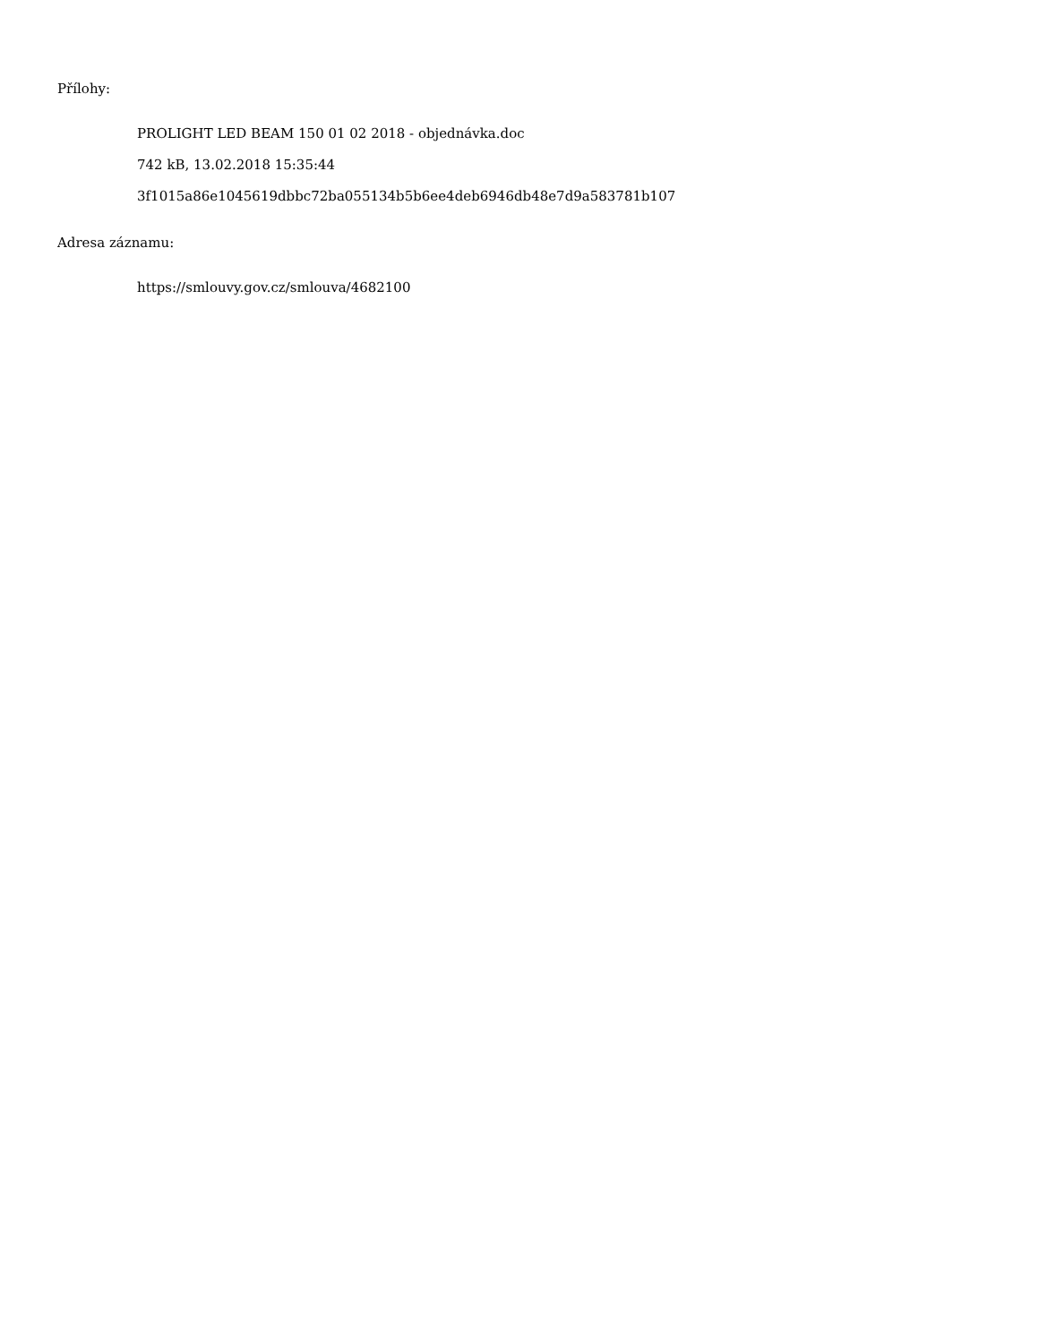Přílohy:
PROLIGHT LED BEAM 150 01 02 2018 - objednávka.doc
742 kB, 13.02.2018 15:35:44
3f1015a86e1045619dbbc72ba055134b5b6ee4deb6946db48e7d9a583781b107
Adresa záznamu:
https://smlouvy.gov.cz/smlouva/4682100